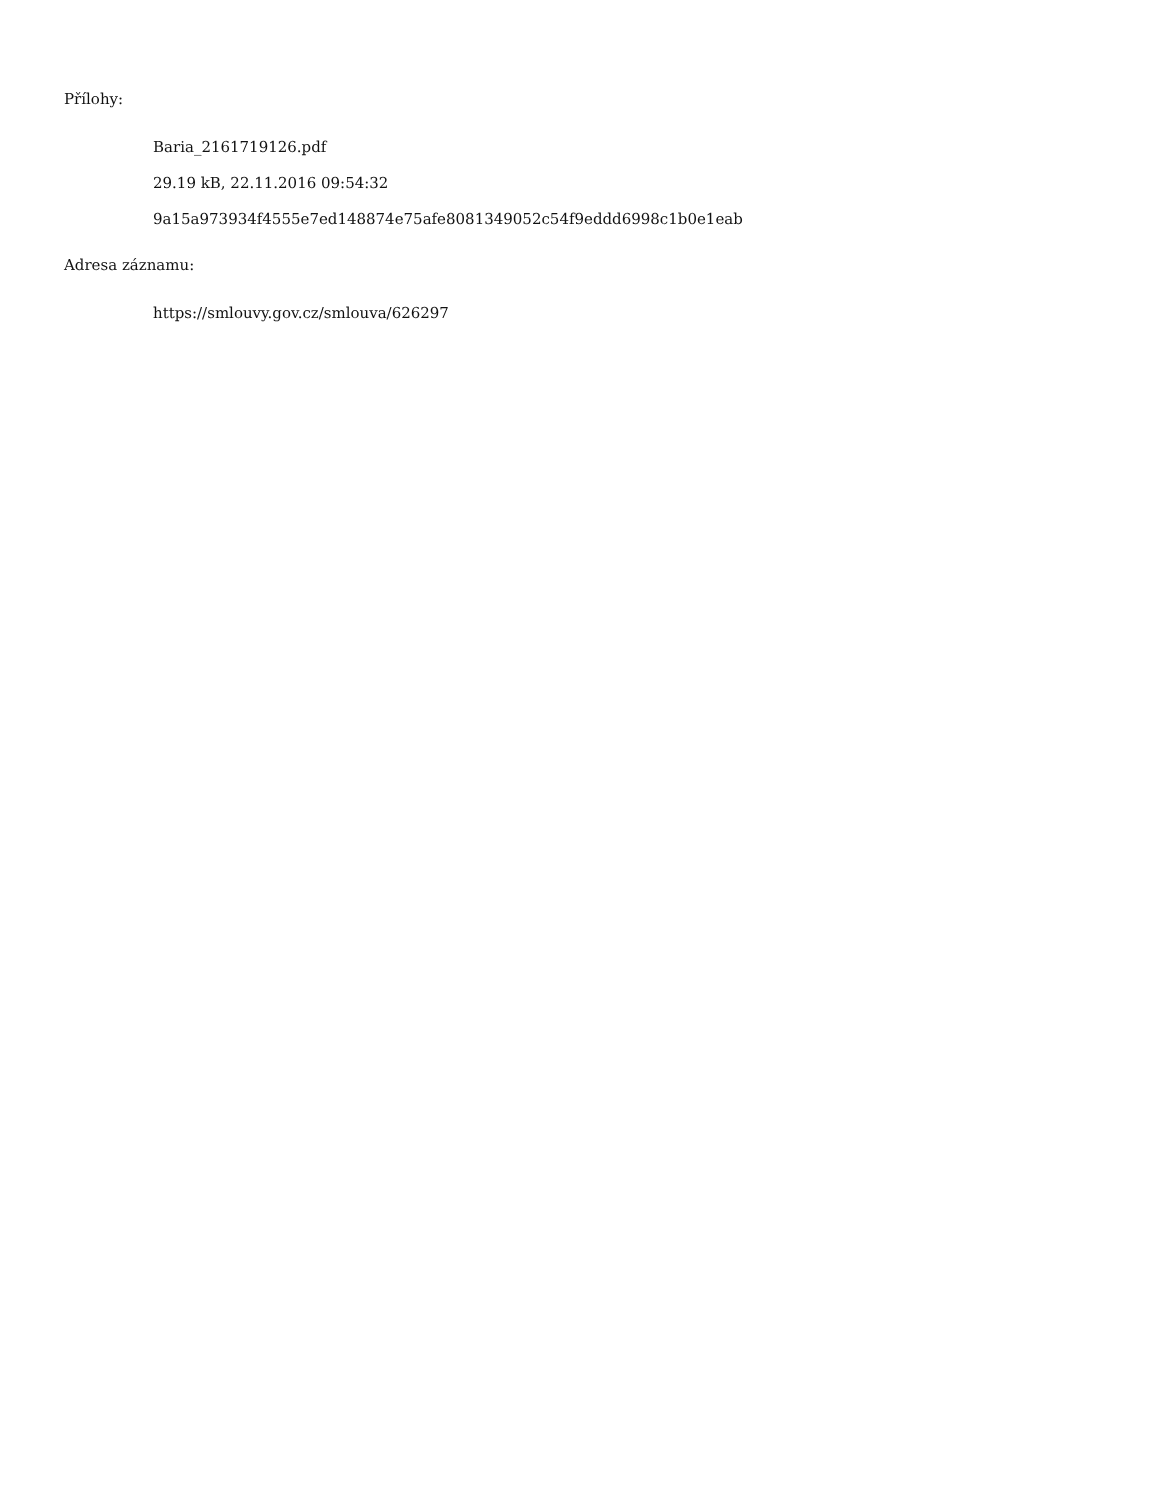Přílohy:
Baria_2161719126.pdf
29.19 kB, 22.11.2016 09:54:32
9a15a973934f4555e7ed148874e75afe8081349052c54f9eddd6998c1b0e1eab
Adresa záznamu:
https://smlouvy.gov.cz/smlouva/626297